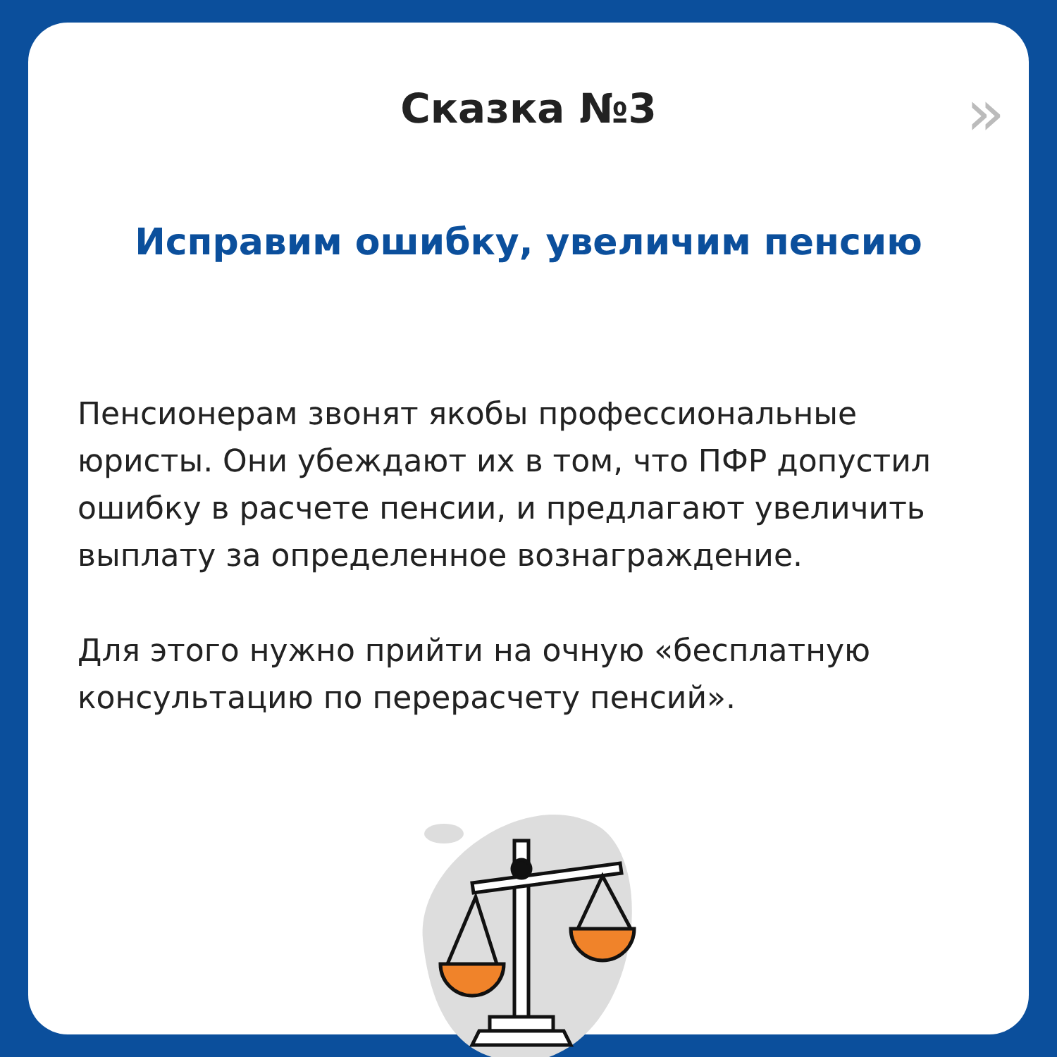»
Сказка №3
Исправим ошибку, увеличим пенсию
Пенсионерам звонят якобы профессиональные юристы. Они убеждают их в том, что ПФР допустил ошибку в расчете пенсии, и предлагают увеличить выплату за определенное вознаграждение.
Для этого нужно прийти на очную «бесплатную консультацию по перерасчету пенсий».